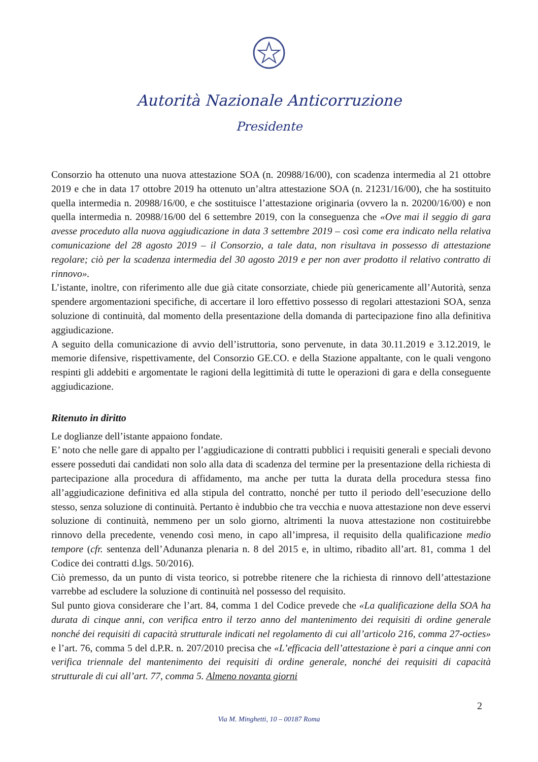Autorità Nazionale Anticorruzione
Presidente
Consorzio ha ottenuto una nuova attestazione SOA (n. 20988/16/00), con scadenza intermedia al 21 ottobre 2019 e che in data 17 ottobre 2019 ha ottenuto un’altra attestazione SOA (n. 21231/16/00), che ha sostituito quella intermedia n. 20988/16/00, e che sostituisce l’attestazione originaria (ovvero la n. 20200/16/00) e non quella intermedia n. 20988/16/00 del 6 settembre 2019, con la conseguenza che «Ove mai il seggio di gara avesse proceduto alla nuova aggiudicazione in data 3 settembre 2019 – così come era indicato nella relativa comunicazione del 28 agosto 2019 – il Consorzio, a tale data, non risultava in possesso di attestazione regolare; ciò per la scadenza intermedia del 30 agosto 2019 e per non aver prodotto il relativo contratto di rinnovo».
L’istante, inoltre, con riferimento alle due già citate consorziate, chiede più genericamente all’Autorità, senza spendere argomentazioni specifiche, di accertare il loro effettivo possesso di regolari attestazioni SOA, senza soluzione di continuità, dal momento della presentazione della domanda di partecipazione fino alla definitiva aggiudicazione.
A seguito della comunicazione di avvio dell’istruttoria, sono pervenute, in data 30.11.2019 e 3.12.2019, le memorie difensive, rispettivamente, del Consorzio GE.CO. e della Stazione appaltante, con le quali vengono respinti gli addebiti e argomentate le ragioni della legittimità di tutte le operazioni di gara e della conseguente aggiudicazione.
Ritenuto in diritto
Le doglianze dell’istante appaiono fondate.
E’ noto che nelle gare di appalto per l’aggiudicazione di contratti pubblici i requisiti generali e speciali devono essere posseduti dai candidati non solo alla data di scadenza del termine per la presentazione della richiesta di partecipazione alla procedura di affidamento, ma anche per tutta la durata della procedura stessa fino all’aggiudicazione definitiva ed alla stipula del contratto, nonché per tutto il periodo dell’esecuzione dello stesso, senza soluzione di continuità. Pertanto è indubbio che tra vecchia e nuova attestazione non deve esservi soluzione di continuità, nemmeno per un solo giorno, altrimenti la nuova attestazione non costituirebbe rinnovo della precedente, venendo così meno, in capo all’impresa, il requisito della qualificazione medio tempore (cfr. sentenza dell’Adunanza plenaria n. 8 del 2015 e, in ultimo, ribadito all’art. 81, comma 1 del Codice dei contratti d.lgs. 50/2016).
Ciò premesso, da un punto di vista teorico, si potrebbe ritenere che la richiesta di rinnovo dell’attestazione varrebbe ad escludere la soluzione di continuità nel possesso del requisito.
Sul punto giova considerare che l’art. 84, comma 1 del Codice prevede che «La qualificazione della SOA ha durata di cinque anni, con verifica entro il terzo anno del mantenimento dei requisiti di ordine generale nonché dei requisiti di capacità strutturale indicati nel regolamento di cui all’articolo 216, comma 27-octies» e l’art. 76, comma 5 del d.P.R. n. 207/2010 precisa che «L’efficacia dell’attestazione è pari a cinque anni con verifica triennale del mantenimento dei requisiti di ordine generale, nonché dei requisiti di capacità strutturale di cui all’art. 77, comma 5. Almeno novanta giorni
2
Via M. Minghetti, 10 – 00187 Roma